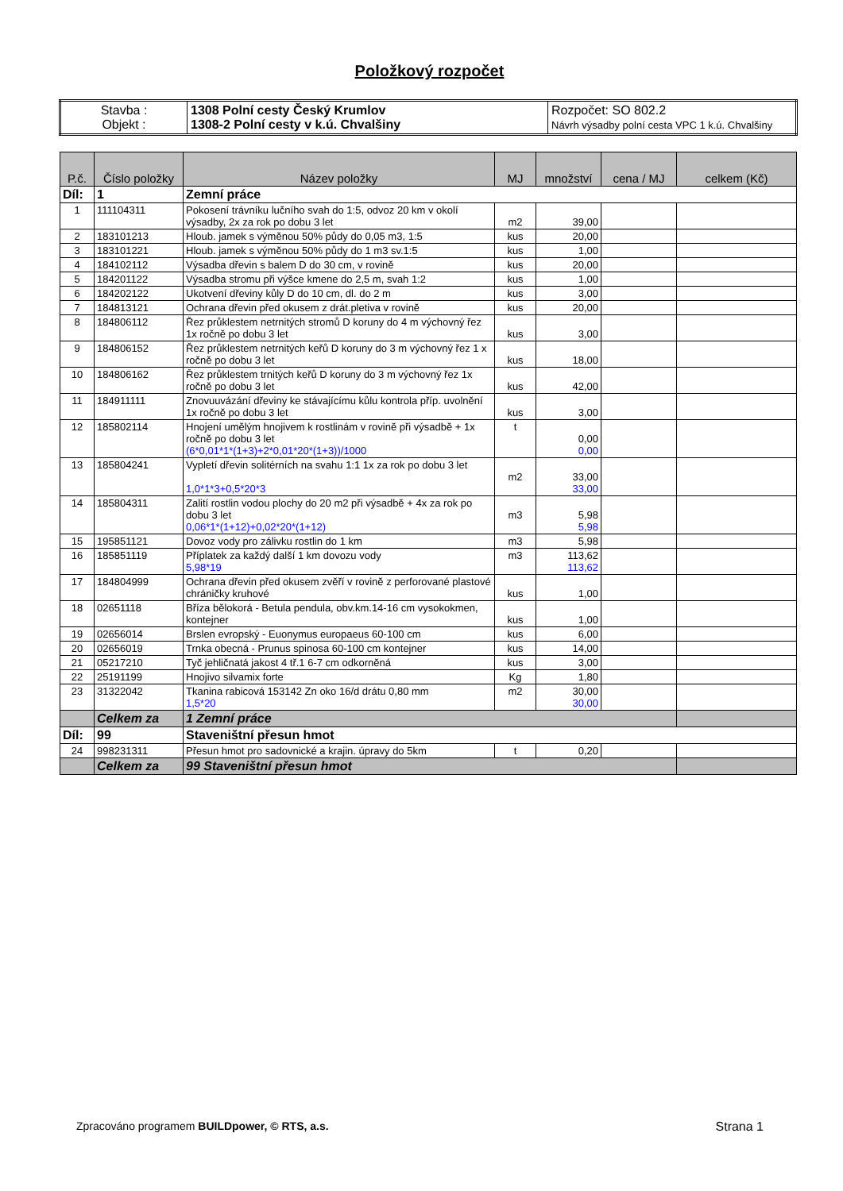Položkový rozpočet
| Stavba : Objekt : | 1308 Polní cesty Český Krumlov 1308-2 Polní cesty v k.ú. Chvalšiny | Rozpočet: SO 802.2 Návrh výsadby polní cesta VPC 1 k.ú. Chvalšiny |
| P.č. | Číslo položky | Název položky | MJ | množství | cena / MJ | celkem (Kč) |
| --- | --- | --- | --- | --- | --- | --- |
| Díl: | 1 | Zemní práce | | | | |
| 1 | 111104311 | Pokosení trávníku lučního svah do 1:5, odvoz 20 km v okolí výsadby, 2x za rok po dobu 3 let | m2 | 39,00 | | |
| 2 | 183101213 | Hloub. jamek s výměnou 50% půdy do 0,05 m3, 1:5 | kus | 20,00 | | |
| 3 | 183101221 | Hloub. jamek s výměnou 50% půdy do 1 m3 sv.1:5 | kus | 1,00 | | |
| 4 | 184102112 | Výsadba dřevin s balem D do 30 cm, v rovině | kus | 20,00 | | |
| 5 | 184201122 | Výsadba stromu při výšce kmene do 2,5 m, svah 1:2 | kus | 1,00 | | |
| 6 | 184202122 | Ukotvení dřeviny kůly D do 10 cm, dl. do 2 m | kus | 3,00 | | |
| 7 | 184813121 | Ochrana dřevin před okusem z drát.pletiva v rovině | kus | 20,00 | | |
| 8 | 184806112 | Řez průklestem netrnitých stromů D koruny do 4 m výchovný řez 1x ročně po dobu 3 let | kus | 3,00 | | |
| 9 | 184806152 | Řez průklestem netrnitých keřů D koruny do 3 m výchovný řez 1 x ročně po dobu 3 let | kus | 18,00 | | |
| 10 | 184806162 | Řez průklestem trnitých keřů D koruny do 3 m výchovný řez 1x ročně po dobu 3 let | kus | 42,00 | | |
| 11 | 184911111 | Znovuuvázání dřeviny ke stávajícímu kůlu kontrola příp. uvolnění 1x ročně po dobu 3 let | kus | 3,00 | | |
| 12 | 185802114 | Hnojení umělým hnojivem k rostlinám v rovině při výsadbě + 1x ročně po dobu 3 let (6*0,01*1*(1+3)+2*0,01*20*(1+3))/1000 | t | 0,00 0,00 | | |
| 13 | 185804241 | Vypletí dřevin solitérních na svahu 1:1 1x za rok po dobu 3 let 1,0*1*3+0,5*20*3 | m2 | 33,00 33,00 | | |
| 14 | 185804311 | Zalití rostlin vodou plochy do 20 m2 při výsadbě + 4x za rok po dobu 3 let 0,06*1*(1+12)+0,02*20*(1+12) | m3 | 5,98 5,98 | | |
| 15 | 195851121 | Dovoz vody pro zálivku rostlin do 1 km | m3 | 5,98 | | |
| 16 | 185851119 | Příplatek za každý další 1 km dovozu vody 5,98*19 | m3 | 113,62 113,62 | | |
| 17 | 184804999 | Ochrana dřevin před okusem zvěří v rovině z perforované plastové chráničky kruhové | kus | 1,00 | | |
| 18 | 02651118 | Bříza bělokorá - Betula pendula, obv.km.14-16 cm vysokokmen, kontejner | kus | 1,00 | | |
| 19 | 02656014 | Brslen evropský - Euonymus europaeus 60-100 cm | kus | 6,00 | | |
| 20 | 02656019 | Trnka obecná - Prunus spinosa 60-100 cm kontejner | kus | 14,00 | | |
| 21 | 05217210 | Tyč jehličnatá jakost 4 tř.1 6-7 cm odkorněná | kus | 3,00 | | |
| 22 | 25191199 | Hnojivo silvamix forte | Kg | 1,80 | | |
| 23 | 31322042 | Tkanina rabicová 153142 Zn oko 16/d drátu 0,80 mm 1,5*20 | m2 | 30,00 30,00 | | |
| | Celkem za | 1 Zemní práce | | | | |
| Díl: | 99 | Staveništní přesun hmot | | | | |
| 24 | 998231311 | Přesun hmot pro sadovnické a krajin. úpravy do 5km | t | 0,20 | | |
| | Celkem za | 99 Staveništní přesun hmot | | | | |
Zpracováno programem BUILDpower, © RTS, a.s. Strana 1